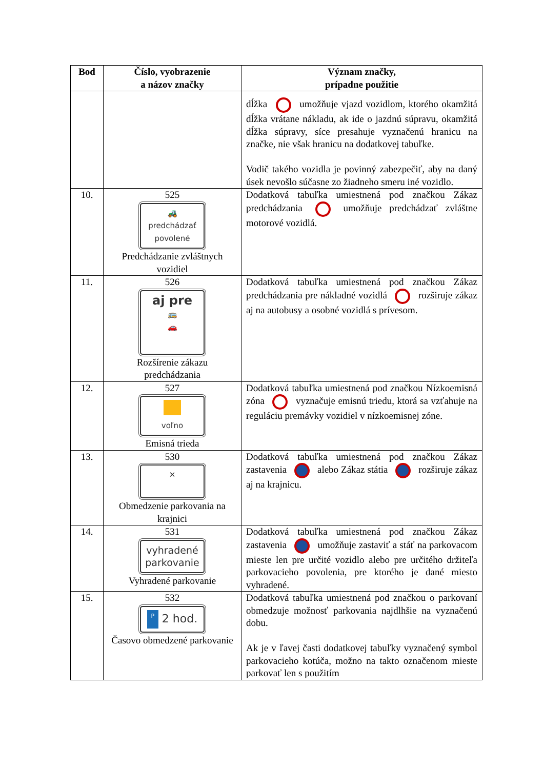| Bod | Číslo, vyobrazenie a názov značky | Význam značky, prípadne použitie |
| --- | --- | --- |
| | | dĺžka umožňuje vjazd vozidlom, ktorého okamžitá dĺžka vrátane nákladu, ak ide o jazdnú súpravu, okamžitá dĺžka súpravy, síce presahuje vyznačenú hranicu na značke, nie však hranicu na dodatkovej tabuľke. Vodič takého vozidla je povinný zabezpečiť, aby na daný úsek nevošlo súčasne zo žiadneho smeru iné vozidlo. |
| 10. | 525 🚜 predchádzať povolené Predchádzanie zvláštnych vozidiel | Dodatková tabuľka umiestnená pod značkou Zákaz predchádzania umožňuje predchádzať zvláštne motorové vozidlá. |
| 11. | 526 aj pre 🚌 🚗 Rozšírenie zákazu predchádzania | Dodatková tabuľka umiestnená pod značkou Zákaz predchádzania pre nákladné vozidlá rozširuje zákaz aj na autobusy a osobné vozidlá s prívesom. |
| 12. | 527 voľno Emisná trieda | Dodatková tabuľka umiestnená pod značkou Nízkoemisná zóna vyznačuje emisnú triedu, ktorá sa vzťahuje na reguláciu premávky vozidiel v nízkoemisnej zóne. |
| 13. | 530 ✕ Obmedzenie parkovania na krajnici | Dodatková tabuľka umiestnená pod značkou Zákaz zastavenia alebo Zákaz státia rozširuje zákaz aj na krajnicu. |
| 14. | 531 vyhradené parkovanie Vyhradené parkovanie | Dodatková tabuľka umiestnená pod značkou Zákaz zastavenia umožňuje zastaviť a stáť na parkovacom mieste len pre určité vozidlo alebo pre určitého držiteľa parkovacieho povolenia, pre ktorého je dané miesto vyhradené. |
| 15. | 532 P 2 hod. Časovo obmedzené parkovanie | Dodatková tabuľka umiestnená pod značkou o parkovaní obmedzuje možnosť parkovania najdlhšie na vyznačenú dobu. Ak je v ľavej časti dodatkovej tabuľky vyznačený symbol parkovacieho kotúča, možno na takto označenom mieste parkovať len s použitím |